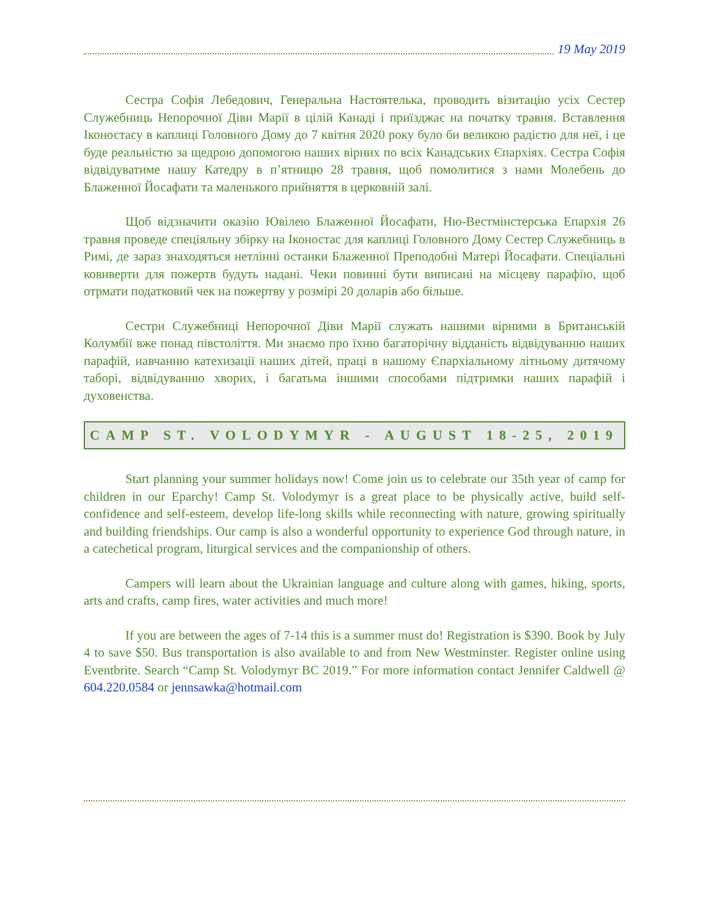19 May 2019
Сестра Софія Лебедович, Генеральна Настоятелька, проводить візитацію усіх Сестер Служебниць Непорочної Діви Марії в цілій Канаді і приїзджає на початку травня. Вставлення Іконостасу в каплиці Головного Дому до 7 квітня 2020 року було би великою радістю для неї, і це буде реальністю за щедрою допомогою наших вірних по всіх Канадських Єпархіях. Сестра Софія відвідуватиме нашу Катедру в п’ятницю 28 травня, щоб помолитися з нами Молебень до Блаженної Йосафати та маленького прийняття в церковній залі.
Щоб відзначити оказію Ювілею Блаженної Йосафати, Ню-Вестмінстерська Епархія 26 травня проведе спеціяльну збірку на Іконостас для каплиці Головного Дому Сестер Служебниць в Римі, де зараз знаходяться нетлінні останки Блаженної Преподобні Матері Йосафати. Спеціальні ковнверти для пожертв будуть надані. Чеки повинні бути виписані на місцеву парафію, щоб отрмати податковий чек на пожертву у розмірі 20 доларів або більше.
Сестри Служебниці Непорочної Діви Марії служать нашими вірними в Британській Колумбії вже понад півстоліття. Ми знаємо про їхню багаторічну відданість відвідуванню наших парафій, навчанню катехизації наших дітей, праці в нашому Єпархіальному літньому дитячому таборі, відвідуванню хворих, і багатьма іншими способами підтримки наших парафій і духовенства.
CAMP ST. VOLODYMYR - AUGUST 18-25, 2019
Start planning your summer holidays now! Come join us to celebrate our 35th year of camp for children in our Eparchy! Camp St. Volodymyr is a great place to be physically active, build self-confidence and self-esteem, develop life-long skills while reconnecting with nature, growing spiritually and building friendships. Our camp is also a wonderful opportunity to experience God through nature, in a catechetical program, liturgical services and the companionship of others.
Campers will learn about the Ukrainian language and culture along with games, hiking, sports, arts and crafts, camp fires, water activities and much more!
If you are between the ages of 7-14 this is a summer must do! Registration is $390. Book by July 4 to save $50. Bus transportation is also available to and from New Westminster. Register online using Eventbrite. Search “Camp St. Volodymyr BC 2019.” For more information contact Jennifer Caldwell @ 604.220.0584 or jennsawka@hotmail.com